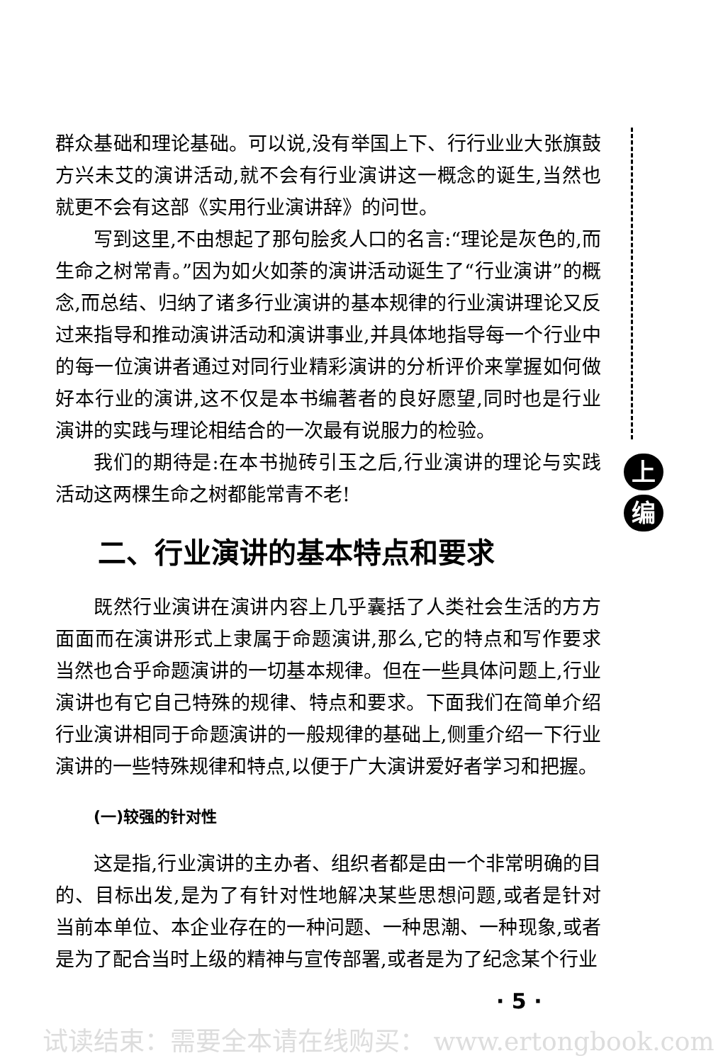群众基础和理论基础。可以说,没有举国上下、行行业业大张旗鼓方兴未艾的演讲活动,就不会有行业演讲这一概念的诞生,当然也就更不会有这部《实用行业演讲辞》的问世。
写到这里,不由想起了那句脍炙人口的名言:“理论是灰色的,而生命之树常青。”因为如火如荼的演讲活动诞生了“行业演讲”的概念,而总结、归纳了诸多行业演讲的基本规律的行业演讲理论又反过来指导和推动演讲活动和演讲事业,并具体地指导每一个行业中的每一位演讲者通过对同行业精彩演讲的分析评价来掌握如何做好本行业的演讲,这不仅是本书编著者的良好愿望,同时也是行业演讲的实践与理论相结合的一次最有说服力的检验。
我们的期待是:在本书抛砖引玉之后,行业演讲的理论与实践活动这两棵生命之树都能常青不老!
二、行业演讲的基本特点和要求
既然行业演讲在演讲内容上几乎囊括了人类社会生活的方方面面而在演讲形式上隶属于命题演讲,那么,它的特点和写作要求当然也合乎命题演讲的一切基本规律。但在一些具体问题上,行业演讲也有它自己特殊的规律、特点和要求。下面我们在简单介绍行业演讲相同于命题演讲的一般规律的基础上,侧重介绍一下行业演讲的一些特殊规律和特点,以便于广大演讲爱好者学习和把握。
(一)较强的针对性
这是指,行业演讲的主办者、组织者都是由一个非常明确的目的、目标出发,是为了有针对性地解决某些思想问题,或者是针对当前本单位、本企业存在的一种问题、一种思潮、一种现象,或者是为了配合当时上级的精神与宣传部署,或者是为了纪念某个行业
上
编
· 5 ·
试读结束：需要全本请在线购买： www.ertongbook.com